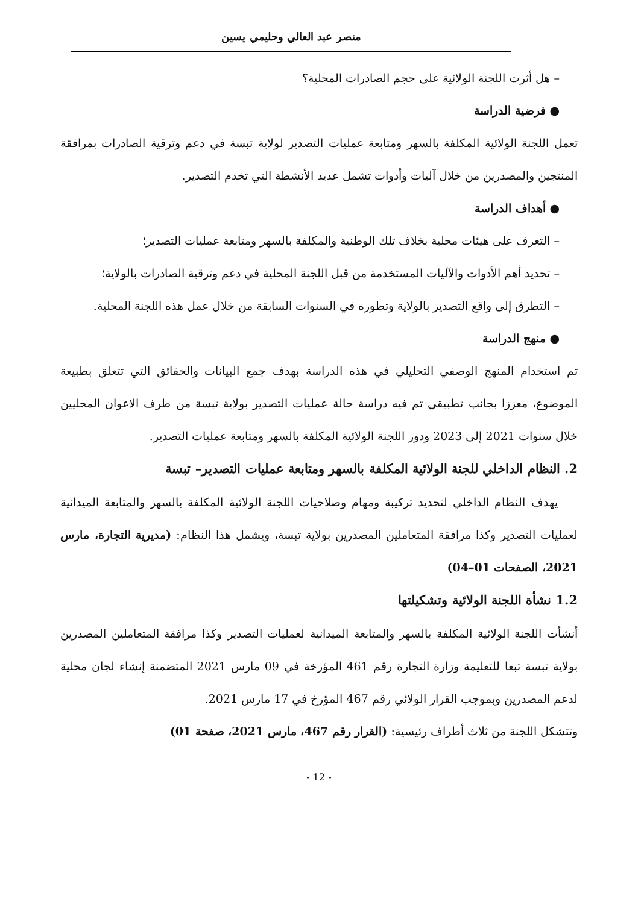منصر عبد العالي وحليمي يسين
– هل أثرت اللجنة الولائية على حجم الصادرات المحلية؟
● فرضية الدراسة
تعمل اللجنة الولائية المكلفة بالسهر ومتابعة عمليات التصدير لولاية تبسة في دعم وترقية الصادرات بمرافقة المنتجين والمصدرين من خلال آليات وأدوات تشمل عديد الأنشطة التي تخدم التصدير.
● أهداف الدراسة
– التعرف على هيئات محلية بخلاف تلك الوطنية والمكلفة بالسهر ومتابعة عمليات التصدير؛
– تحديد أهم الأدوات والآليات المستخدمة من قبل اللجنة المحلية في دعم وترقية الصادرات بالولاية؛
– التطرق إلى واقع التصدير بالولاية وتطوره في السنوات السابقة من خلال عمل هذه اللجنة المحلية.
● منهج الدراسة
تم استخدام المنهج الوصفي التحليلي في هذه الدراسة بهدف جمع البيانات والحقائق التي تتعلق بطبيعة الموضوع، معززا بجانب تطبيقي تم فيه دراسة حالة عمليات التصدير بولاية تبسة من طرف الاعوان المحليين خلال سنوات 2021 إلى 2023 ودور اللجنة الولائية المكلفة بالسهر ومتابعة عمليات التصدير.
2. النظام الداخلي للجنة الولائية المكلفة بالسهر ومتابعة عمليات التصدير– تبسة
يهدف النظام الداخلي لتحديد تركيبة ومهام وصلاحيات اللجنة الولائية المكلفة بالسهر والمتابعة الميدانية لعمليات التصدير وكذا مرافقة المتعاملين المصدرين بولاية تبسة، ويشمل هذا النظام: (مديرية التجارة، مارس 2021، الصفحات 01–04)
1.2 نشأة اللجنة الولائية وتشكيلتها
أنشأت اللجنة الولائية المكلفة بالسهر والمتابعة الميدانية لعمليات التصدير وكذا مرافقة المتعاملين المصدرين بولاية تبسة تبعا للتعليمة وزارة التجارة رقم 461 المؤرخة في 09 مارس 2021 المتضمنة إنشاء لجان محلية لدعم المصدرين وبموجب القرار الولائي رقم 467 المؤرخ في 17 مارس 2021.
وتتشكل اللجنة من ثلاث أطراف رئيسية: (القرار رقم 467، مارس 2021، صفحة 01)
- 12 -